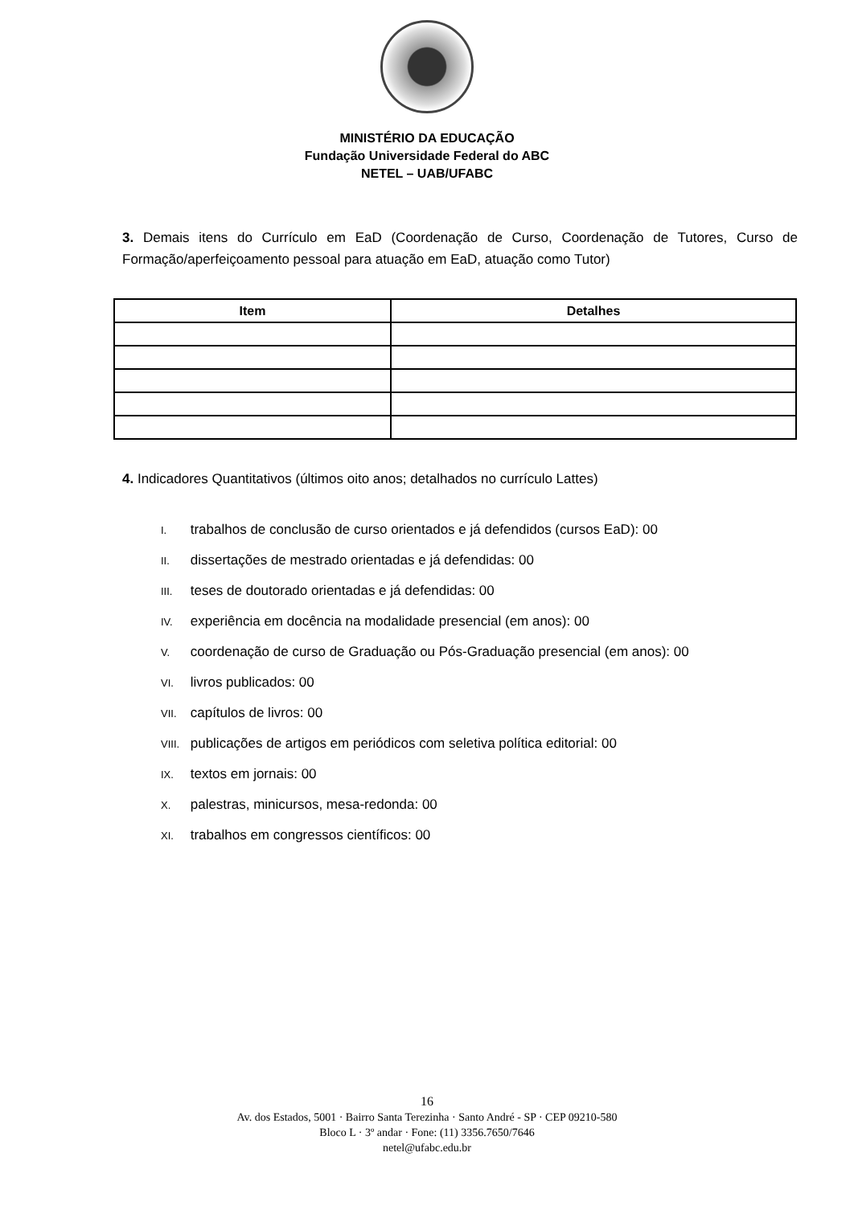MINISTÉRIO DA EDUCAÇÃO
Fundação Universidade Federal do ABC
NETEL – UAB/UFABC
3. Demais itens do Currículo em EaD (Coordenação de Curso, Coordenação de Tutores, Curso de Formação/aperfeiçoamento pessoal para atuação em EaD, atuação como Tutor)
| Item | Detalhes |
| --- | --- |
4. Indicadores Quantitativos (últimos oito anos; detalhados no currículo Lattes)
I. trabalhos de conclusão de curso orientados e já defendidos (cursos EaD): 00
II. dissertações de mestrado orientadas e já defendidas: 00
III. teses de doutorado orientadas e já defendidas: 00
IV. experiência em docência na modalidade presencial (em anos): 00
V. coordenação de curso de Graduação ou Pós-Graduação presencial (em anos): 00
VI. livros publicados: 00
VII. capítulos de livros: 00
VIII. publicações de artigos em periódicos com seletiva política editorial: 00
IX. textos em jornais: 00
X. palestras, minicursos, mesa-redonda: 00
XI. trabalhos em congressos científicos: 00
16
Av. dos Estados, 5001 · Bairro Santa Terezinha · Santo André - SP · CEP 09210-580
Bloco L · 3º andar · Fone: (11) 3356.7650/7646
netel@ufabc.edu.br